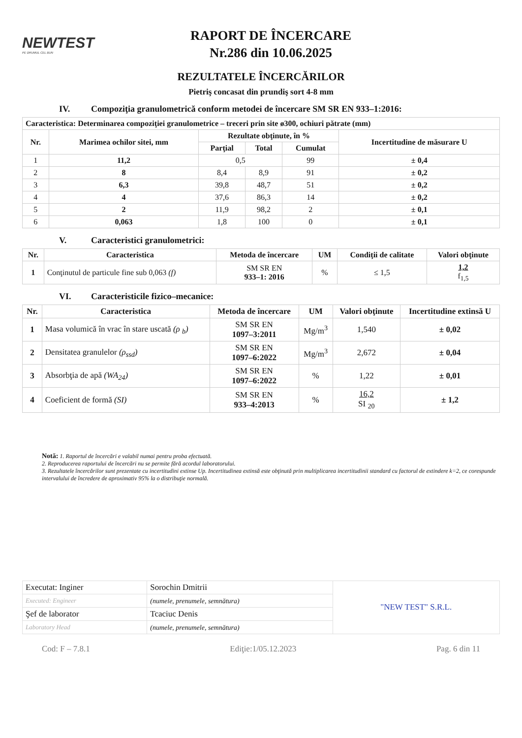NEWTEST
PE DRUMUL CEL BUN
RAPORT DE ÎNCERCARE
Nr.286 din 10.06.2025
REZULTATELE ÎNCERCĂRILOR
Pietriş concasat din prundiş sort 4-8 mm
IV. Compoziţia granulometrică conform metodei de încercare SM SR EN 933–1:2016:
| Caracteristica: Determinarea compoziţiei granulometrice – treceri prin site ø300, ochiuri pătrate (mm) | | | | | |
| --- | --- | --- | --- | --- | --- |
| Nr. | Marimea ochilor sitei, mm | Rezultate obţinute, în % | | | Incertitudine de măsurare U |
| | | Parţial | Total | Cumulat | |
| 1 | 11,2 | 0,5 | | 99 | ± 0,4 |
| 2 | 8 | 8,4 | 8,9 | 91 | ± 0,2 |
| 3 | 6,3 | 39,8 | 48,7 | 51 | ± 0,2 |
| 4 | 4 | 37,6 | 86,3 | 14 | ± 0,2 |
| 5 | 2 | 11,9 | 98,2 | 2 | ± 0,1 |
| 6 | 0,063 | 1,8 | 100 | 0 | ± 0,1 |
V. Caracteristici granulometrici:
| Nr. | Caracteristica | Metoda de încercare | UM | Condiţii de calitate | Valori obţinute |
| --- | --- | --- | --- | --- | --- |
| 1 | Conţinutul de particule fine sub 0,063 (f) | SM SR EN 933–1: 2016 | % | ≤ 1,5 | 1,2 f<sub>1,5</sub> |
VI. Caracteristicile fizico–mecanice:
| Nr. | Caracteristica | Metoda de încercare | UM | Valori obţinute | Incertitudine extinsă U |
| --- | --- | --- | --- | --- | --- |
| 1 | Masa volumică în vrac în stare uscată (ρ <sub>b</sub>) | SM SR EN 1097–3:2011 | Mg/m<sup>3</sup> | 1,540 | ± 0,02 |
| 2 | Densitatea granulelor (ρ<sub>ssd</sub>) | SM SR EN 1097–6:2022 | Mg/m<sup>3</sup> | 2,672 | ± 0,04 |
| 3 | Absorbţia de apă (WA<sub>24</sub>) | SM SR EN 1097–6:2022 | % | 1,22 | ± 0,01 |
| 4 | Coeficient de formă (SI) | SM SR EN 933–4:2013 | % | 16,2 SI <sub>20</sub> | ± 1,2 |
Notă: 1. Raportul de încercări e valabil numai pentru proba efectuată.
2. Reproducerea raportului de încercări nu se permite fără acordul laboratorului.
3. Rezultatele încercărilor sunt prezentate cu incertitudini extinse Up. Incertitudinea extinsă este obţinută prin multiplicarea incertitudinii standard cu factorul de extindere k=2, ce corespunde intervalului de încredere de aproximativ 95% la o distribuţie normală.
| Executat: Inginer | Sorochin Dmitrii | "NEW TEST" S.R.L. |
| Executed: Engineer | (numele, prenumele, semnătura) | |
| Şef de laborator | Tcaciuc Denis | |
| Laboratory Head | (numele, prenumele, semnătura) | |
Cod: F – 7.8.1 Ediţie:1/05.12.2023 Pag. 6 din 11